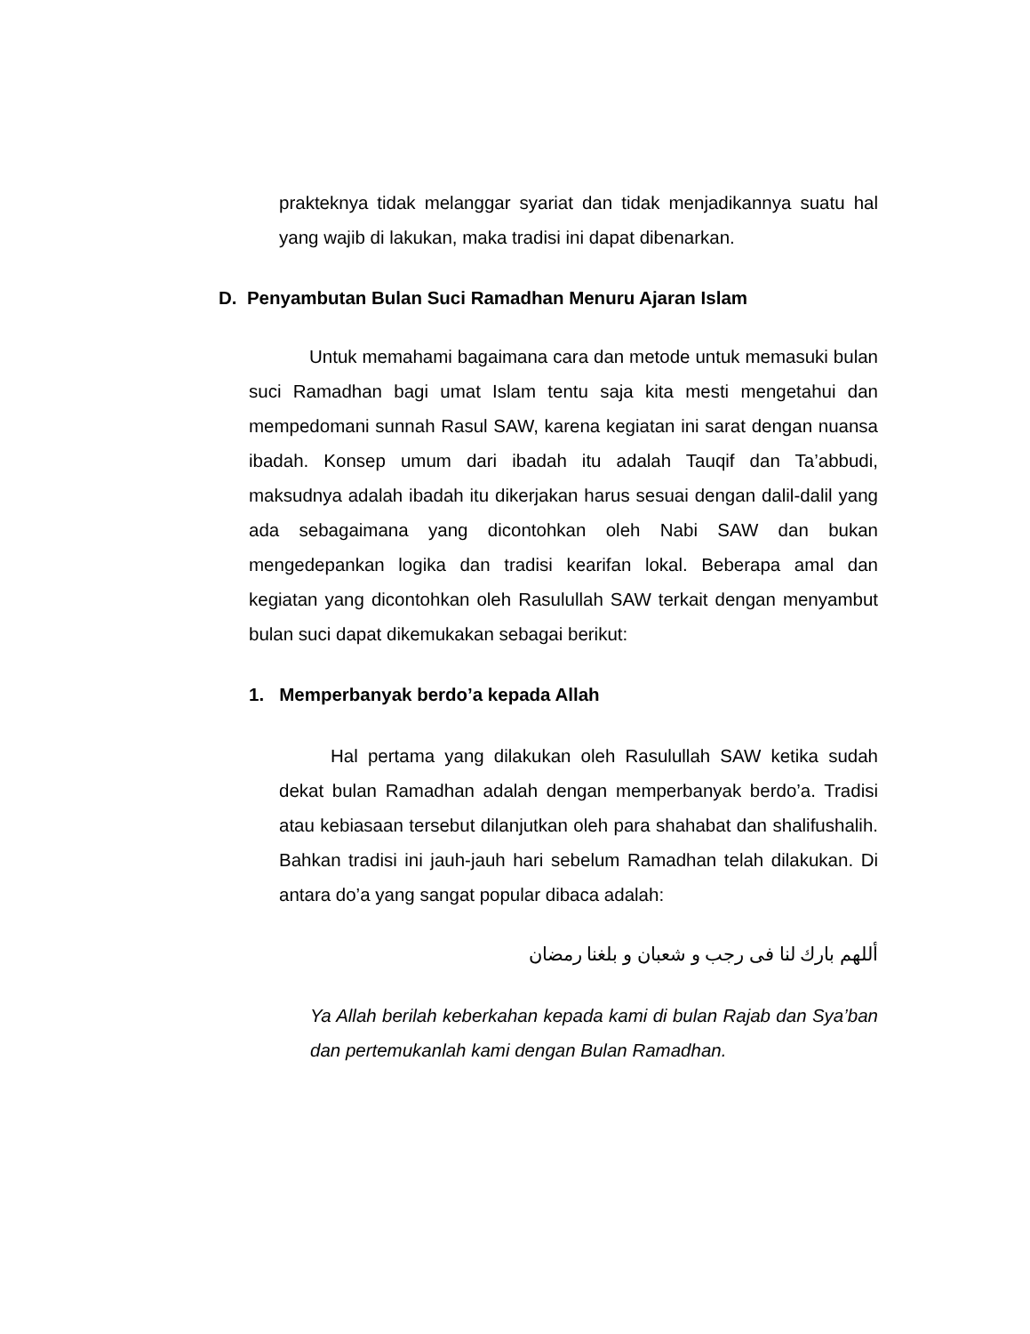prakteknya tidak melanggar syariat dan tidak menjadikannya suatu hal yang wajib di lakukan, maka tradisi ini dapat dibenarkan.
D. Penyambutan Bulan Suci Ramadhan Menuru Ajaran Islam
Untuk memahami bagaimana cara dan metode untuk memasuki bulan suci Ramadhan bagi umat Islam tentu saja kita mesti mengetahui dan mempedomani sunnah Rasul SAW, karena kegiatan ini sarat dengan nuansa ibadah. Konsep umum dari ibadah itu adalah Tauqif dan Ta’abbudi, maksudnya adalah ibadah itu dikerjakan harus sesuai dengan dalil-dalil yang ada sebagaimana yang dicontohkan oleh Nabi SAW dan bukan mengedepankan logika dan tradisi kearifan lokal. Beberapa amal dan kegiatan yang dicontohkan oleh Rasulullah SAW terkait dengan menyambut bulan suci dapat dikemukakan sebagai berikut:
1. Memperbanyak berdo’a kepada Allah
Hal pertama yang dilakukan oleh Rasulullah SAW ketika sudah dekat bulan Ramadhan adalah dengan memperbanyak berdo’a. Tradisi atau kebiasaan tersebut dilanjutkan oleh para shahabat dan shalifushalih. Bahkan tradisi ini jauh-jauh hari sebelum Ramadhan telah dilakukan. Di antara do’a yang sangat popular dibaca adalah:
أللهم بارك لنا فى رجب و شعبان و بلغنا رمضان
Ya Allah berilah keberkahan kepada kami di bulan Rajab dan Sya’ban dan pertemukanlah kami dengan Bulan Ramadhan.